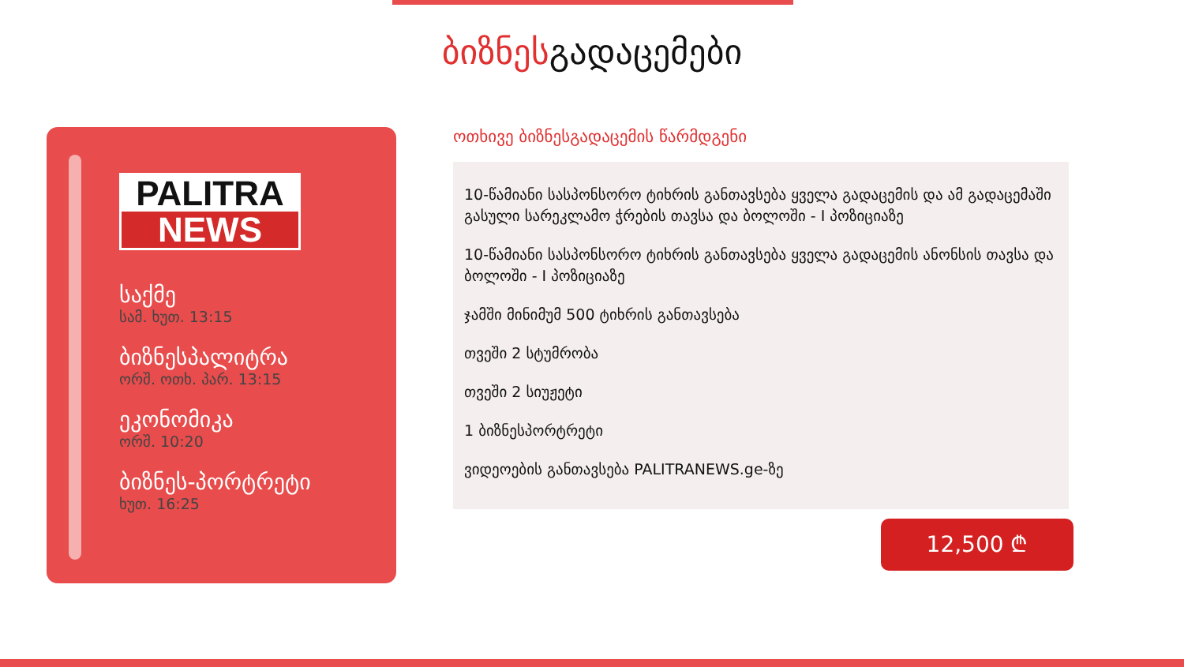ბიზნესგადაცემები
PALITRA
NEWS
საქმე
სამ. ხუთ. 13:15
ბიზნესპალიტრა
ორშ. ოთხ. პარ. 13:15
ეკონომიკა
ორშ. 10:20
ბიზნეს-პორტრეტი
ხუთ. 16:25
ოთხივე ბიზნესგადაცემის წარმდგენი
10-წამიანი სასპონსორო ტიხრის განთავსება ყველა გადაცემის და ამ გადაცემაში გასული სარეკლამო ჭრების თავსა და ბოლოში - I პოზიციაზე
10-წამიანი სასპონსორო ტიხრის განთავსება ყველა გადაცემის ანონსის თავსა და ბოლოში - I პოზიციაზე
ჯამში მინიმუმ 500 ტიხრის განთავსება
თვეში 2 სტუმრობა
თვეში 2 სიუჟეტი
1 ბიზნესპორტრეტი
ვიდეოების განთავსება PALITRANEWS.ge-ზე
12,500 ₾